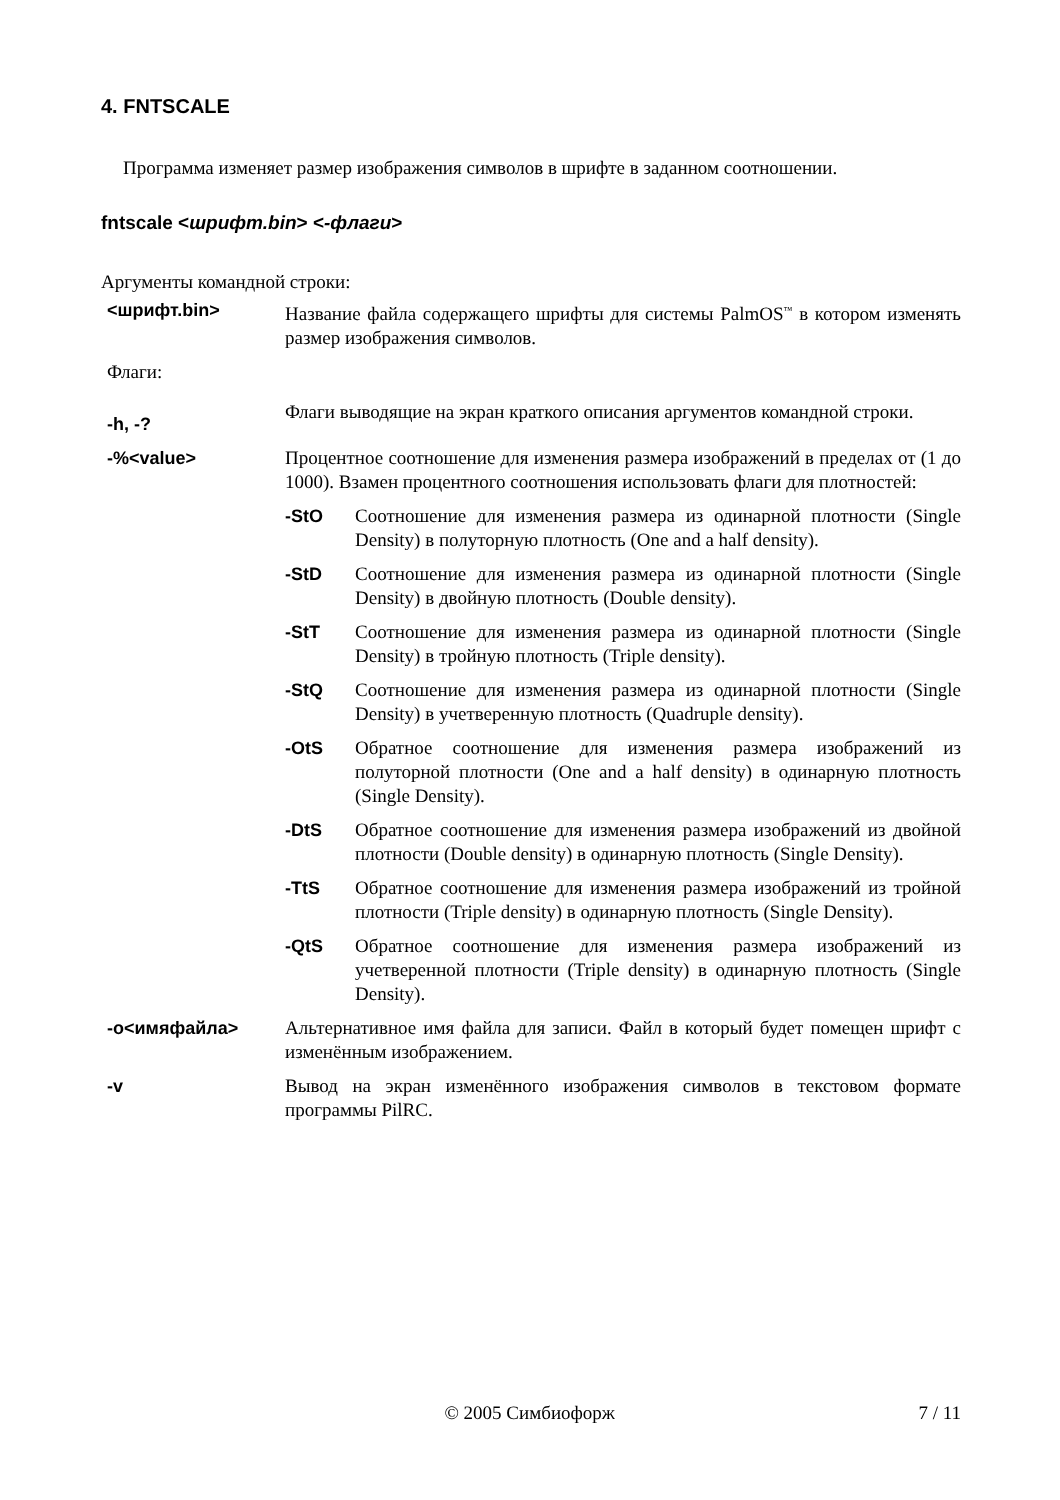4. FNTSCALE
Программа изменяет размер изображения символов в шрифте в заданном соотношении.
fntscale <шрифт.bin> <-флаги>
Аргументы командной строки:
<шрифт.bin> Название файла содержащего шрифты для системы PalmOS<sup>™</sup> в котором изменять размер изображения символов.
Флаги:
-h, -?
Флаги выводящие на экран краткого описания аргументов командной строки.
-%<value> Процентное соотношение для изменения размера изображений в пределах от (1 до 1000). Взамен процентного соотношения использовать флаги для плотностей:
-StO Соотношение для изменения размера из одинарной плотности (Single Density) в полуторную плотность (One and a half density).
-StD Соотношение для изменения размера из одинарной плотности (Single Density) в двойную плотность (Double density).
-StT Соотношение для изменения размера из одинарной плотности (Single Density) в тройную плотность (Triple density).
-StQ Соотношение для изменения размера из одинарной плотности (Single Density) в учетверенную плотность (Quadruple density).
-OtS Обратное соотношение для изменения размера изображений из полуторной плотности (One and a half density) в одинарную плотность (Single Density).
-DtS Обратное соотношение для изменения размера изображений из двойной плотности (Double density) в одинарную плотность (Single Density).
-TtS Обратное соотношение для изменения размера изображений из тройной плотности (Triple density) в одинарную плотность (Single Density).
-QtS Обратное соотношение для изменения размера изображений из учетверенной плотности (Triple density) в одинарную плотность (Single Density).
-o<имяфайла> Альтернативное имя файла для записи. Файл в который будет помещен шрифт с изменённым изображением.
-v Вывод на экран изменённого изображения символов в текстовом формате программы PilRC.
© 2005 Симбиофорж 7 / 11